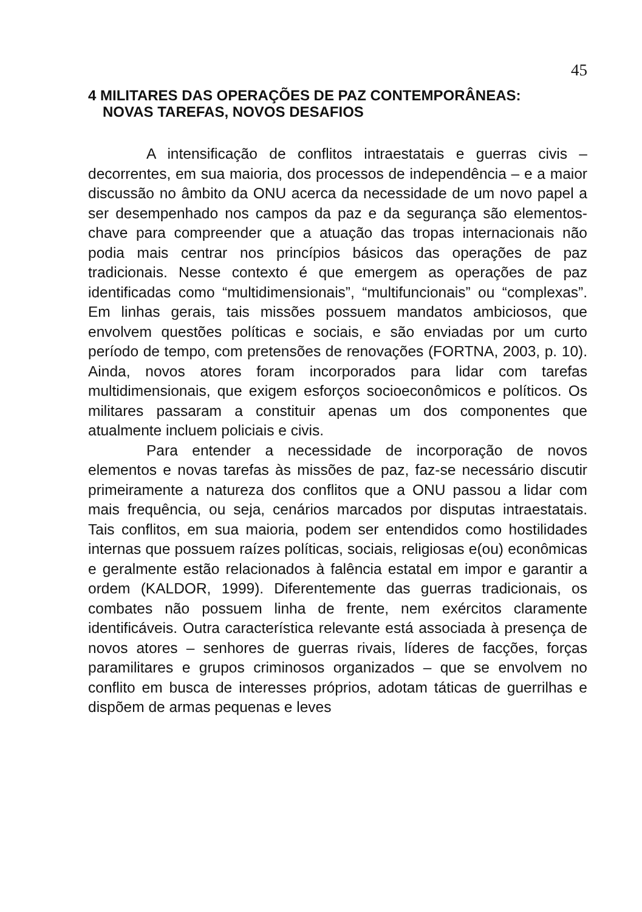45
4 MILITARES DAS OPERAÇÕES DE PAZ CONTEMPORÂNEAS: NOVAS TAREFAS, NOVOS DESAFIOS
A intensificação de conflitos intraestatais e guerras civis – decorrentes, em sua maioria, dos processos de independência – e a maior discussão no âmbito da ONU acerca da necessidade de um novo papel a ser desempenhado nos campos da paz e da segurança são elementos-chave para compreender que a atuação das tropas internacionais não podia mais centrar nos princípios básicos das operações de paz tradicionais. Nesse contexto é que emergem as operações de paz identificadas como “multidimensionais”, “multifuncionais” ou “complexas”. Em linhas gerais, tais missões possuem mandatos ambiciosos, que envolvem questões políticas e sociais, e são enviadas por um curto período de tempo, com pretensões de renovações (FORTNA, 2003, p. 10). Ainda, novos atores foram incorporados para lidar com tarefas multidimensionais, que exigem esforços socioeconômicos e políticos. Os militares passaram a constituir apenas um dos componentes que atualmente incluem policiais e civis.
Para entender a necessidade de incorporação de novos elementos e novas tarefas às missões de paz, faz-se necessário discutir primeiramente a natureza dos conflitos que a ONU passou a lidar com mais frequência, ou seja, cenários marcados por disputas intraestatais. Tais conflitos, em sua maioria, podem ser entendidos como hostilidades internas que possuem raízes políticas, sociais, religiosas e(ou) econômicas e geralmente estão relacionados à falência estatal em impor e garantir a ordem (KALDOR, 1999). Diferentemente das guerras tradicionais, os combates não possuem linha de frente, nem exércitos claramente identificáveis. Outra característica relevante está associada à presença de novos atores – senhores de guerras rivais, líderes de facções, forças paramilitares e grupos criminosos organizados – que se envolvem no conflito em busca de interesses próprios, adotam táticas de guerrilhas e dispõem de armas pequenas e leves